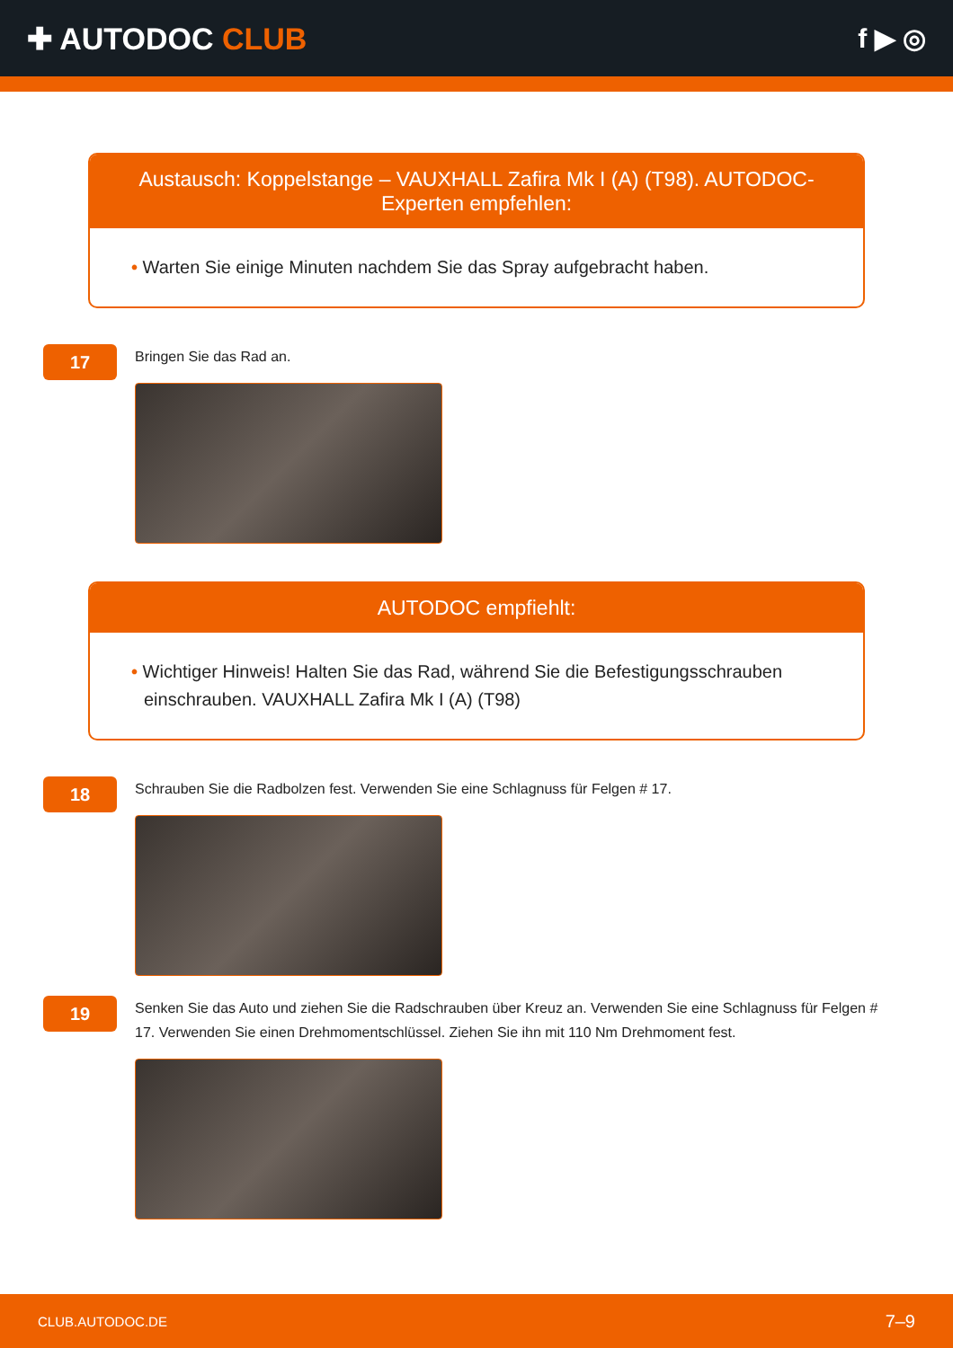✚ AUTODOC CLUB f ▶ ◎
Austausch: Koppelstange – VAUXHALL Zafira Mk I (A) (T98). AUTODOC-Experten empfehlen:
• Warten Sie einige Minuten nachdem Sie das Spray aufgebracht haben.
17
Bringen Sie das Rad an.
AUTODOC empfiehlt:
• Wichtiger Hinweis! Halten Sie das Rad, während Sie die Befestigungsschrauben einschrauben. VAUXHALL Zafira Mk I (A) (T98)
18
Schrauben Sie die Radbolzen fest. Verwenden Sie eine Schlagnuss für Felgen # 17.
19
Senken Sie das Auto und ziehen Sie die Radschrauben über Kreuz an. Verwenden Sie eine Schlagnuss für Felgen # 17. Verwenden Sie einen Drehmomentschlüssel. Ziehen Sie ihn mit 110 Nm Drehmoment fest.
CLUB.AUTODOC.DE 7–9